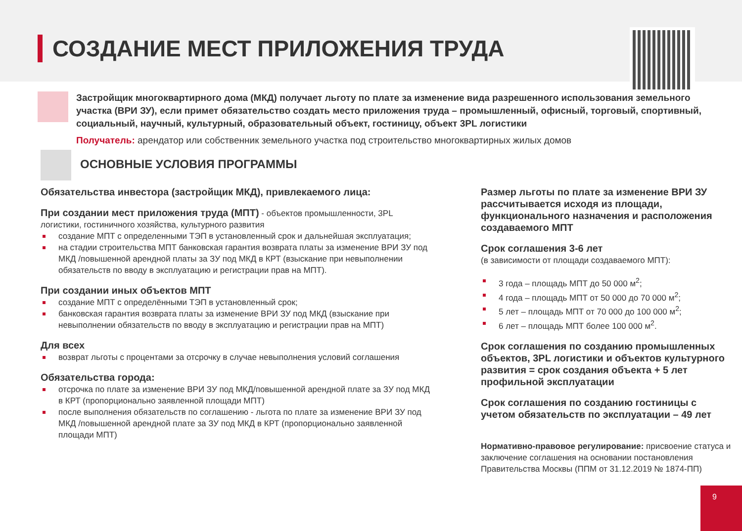СОЗДАНИЕ МЕСТ ПРИЛОЖЕНИЯ ТРУДА
Застройщик многоквартирного дома (МКД) получает льготу по плате за изменение вида разрешенного использования земельного участка (ВРИ ЗУ), если примет обязательство создать место приложения труда – промышленный, офисный, торговый, спортивный, социальный, научный, культурный, образовательный объект, гостиницу, объект 3PL логистики
Получатель: арендатор или собственник земельного участка под строительство многоквартирных жилых домов
ОСНОВНЫЕ УСЛОВИЯ ПРОГРАММЫ
Обязательства инвестора (застройщик МКД), привлекаемого лица:
При создании мест приложения труда (МПТ) - объектов промышленности, 3PL логистики, гостиничного хозяйства, культурного развития
создание МПТ с определенными ТЭП в установленный срок и дальнейшая эксплуатация;
на стадии строительства МПТ банковская гарантия возврата платы за изменение ВРИ ЗУ под МКД /повышенной арендной платы за ЗУ под МКД в КРТ (взыскание при невыполнении обязательств по вводу в эксплуатацию и регистрации прав на МПТ).
При создании иных объектов МПТ
создание МПТ с определёнными ТЭП в установленный срок;
банковская гарантия возврата платы за изменение ВРИ ЗУ под МКД (взыскание при невыполнении обязательств по вводу в эксплуатацию и регистрации прав на МПТ)
Для всех
возврат льготы с процентами за отсрочку в случае невыполнения условий соглашения
Обязательства города:
отсрочка по плате за изменение ВРИ ЗУ под МКД/повышенной арендной плате за ЗУ под МКД в КРТ (пропорционально заявленной площади МПТ)
после выполнения обязательств по соглашению - льгота по плате за изменение ВРИ ЗУ под МКД /повышенной арендной плате за ЗУ под МКД в КРТ (пропорционально заявленной площади МПТ)
Размер льготы по плате за изменение ВРИ ЗУ рассчитывается исходя из площади, функционального назначения и расположения создаваемого МПТ
Срок соглашения 3-6 лет
(в зависимости от площади создаваемого МПТ):
3 года – площадь МПТ до 50 000 м<sup>2</sup>;
4 года – площадь МПТ от 50 000 до 70 000 м<sup>2</sup>;
5 лет – площадь МПТ от 70 000 до 100 000 м<sup>2</sup>;
6 лет – площадь МПТ более 100 000 м<sup>2</sup>.
Срок соглашения по созданию промышленных объектов, 3PL логистики и объектов культурного развития = срок создания объекта + 5 лет профильной эксплуатации
Срок соглашения по созданию гостиницы с учетом обязательств по эксплуатации – 49 лет
Нормативно-правовое регулирование: присвоение статуса и заключение соглашения на основании постановления Правительства Москвы (ППМ от 31.12.2019 № 1874-ПП)
9